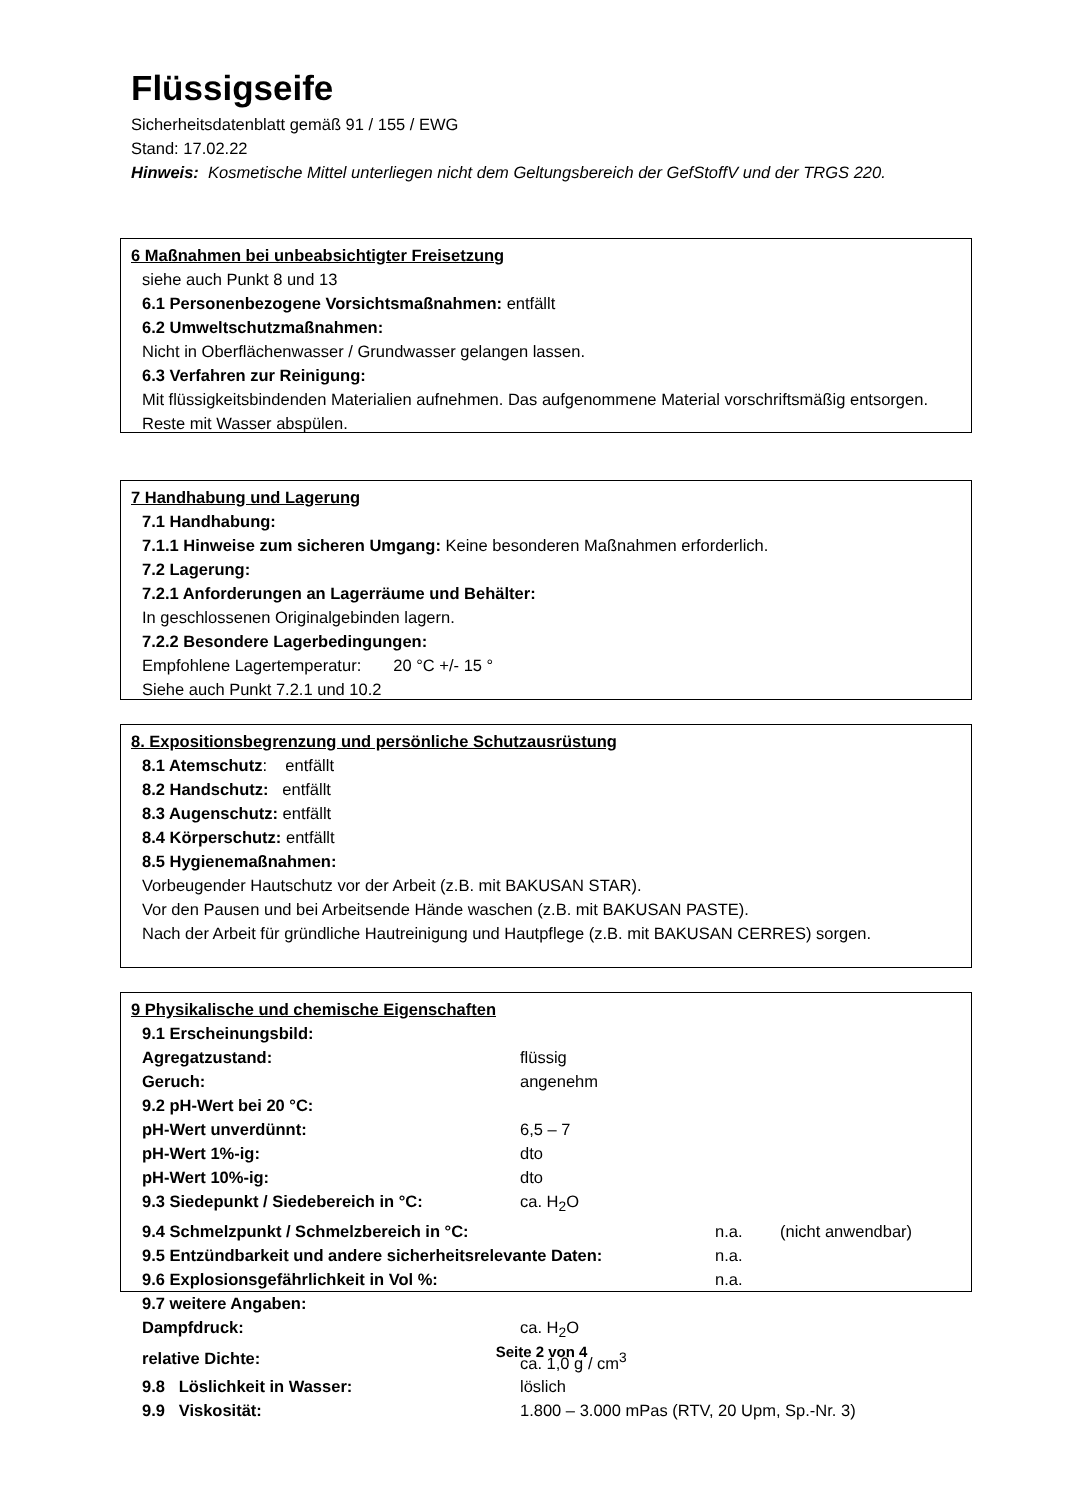Flüssigseife
Sicherheitsdatenblatt gemäß 91 / 155 / EWG
Stand: 17.02.22
Hinweis: Kosmetische Mittel unterliegen nicht dem Geltungsbereich der GefStoffV und der TRGS 220.
6 Maßnahmen bei unbeabsichtigter Freisetzung
siehe auch Punkt 8 und 13
6.1 Personenbezogene Vorsichtsmaßnahmen: entfällt
6.2 Umweltschutzmaßnahmen:
Nicht in Oberflächenwasser / Grundwasser gelangen lassen.
6.3 Verfahren zur Reinigung:
Mit flüssigkeitsbindenden Materialien aufnehmen. Das aufgenommene Material vorschriftsmäßig entsorgen. Reste mit Wasser abspülen.
7 Handhabung und Lagerung
7.1 Handhabung:
7.1.1 Hinweise zum sicheren Umgang: Keine besonderen Maßnahmen erforderlich.
7.2 Lagerung:
7.2.1 Anforderungen an Lagerräume und Behälter:
In geschlossenen Originalgebinden lagern.
7.2.2 Besondere Lagerbedingungen:
Empfohlene Lagertemperatur: 20 °C +/- 15 °
Siehe auch Punkt 7.2.1 und 10.2
8. Expositionsbegrenzung und persönliche Schutzausrüstung
8.1 Atemschutz: entfällt
8.2 Handschutz: entfällt
8.3 Augenschutz: entfällt
8.4 Körperschutz: entfällt
8.5 Hygienemaßnahmen:
Vorbeugender Hautschutz vor der Arbeit (z.B. mit BAKUSAN STAR).
Vor den Pausen und bei Arbeitsende Hände waschen (z.B. mit BAKUSAN PASTE).
Nach der Arbeit für gründliche Hautreinigung und Hautpflege (z.B. mit BAKUSAN CERRES) sorgen.
9 Physikalische und chemische Eigenschaften
9.1 Erscheinungsbild:
Agregatzustand: flüssig
Geruch: angenehm
9.2 pH-Wert bei 20 °C:
pH-Wert unverdünnt: 6,5 – 7
pH-Wert 1%-ig: dto
pH-Wert 10%-ig: dto
9.3 Siedepunkt / Siedebereich in °C: ca. H<sub>2</sub>O
9.4 Schmelzpunkt / Schmelzbereich in °C: n.a. (nicht anwendbar)
9.5 Entzündbarkeit und andere sicherheitsrelevante Daten: n.a.
9.6 Explosionsgefährlichkeit in Vol %: n.a.
9.7 weitere Angaben:
Dampfdruck: ca. H<sub>2</sub>O
relative Dichte: ca. 1,0 g / cm<sup>3</sup>
9.8 Löslichkeit in Wasser: löslich
9.9 Viskosität: 1.800 – 3.000 mPas (RTV, 20 Upm, Sp.-Nr. 3)
Seite 2 von 4